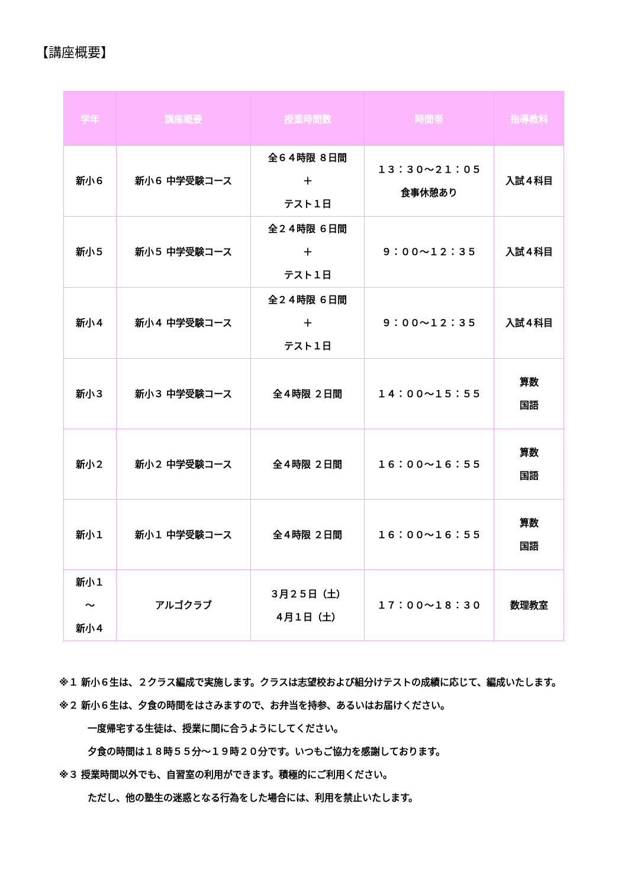【講座概要】
| 学年 | 講座概要 | 授業時間数 | 時間帯 | 指導教科 |
| --- | --- | --- | --- | --- |
| 新小６ | 新小６ 中学受験コース | 全６４時限 ８日間 ＋ テスト１日 | １３：３０～２１：０５ 食事休憩あり | 入試４科目 |
| 新小５ | 新小５ 中学受験コース | 全２４時限 ６日間 ＋ テスト１日 | ９：００～１２：３５ | 入試４科目 |
| 新小４ | 新小４ 中学受験コース | 全２４時限 ６日間 ＋ テスト１日 | ９：００～１２：３５ | 入試４科目 |
| 新小３ | 新小３ 中学受験コース | 全４時限 ２日間 | １４：００～１５：５５ | 算数 国語 |
| 新小２ | 新小２ 中学受験コース | 全４時限 ２日間 | １６：００～１６：５５ | 算数 国語 |
| 新小１ | 新小１ 中学受験コース | 全４時限 ２日間 | １６：００～１６：５５ | 算数 国語 |
| 新小１ ～ 新小４ | アルゴクラブ | ３月２５日（土） ４月１日（土） | １７：００～１８：３０ | 数理教室 |
※１ 新小６生は、２クラス編成で実施します。クラスは志望校および組分けテストの成績に応じて、編成いたします。
※２ 新小６生は、夕食の時間をはさみますので、お弁当を持参、あるいはお届けください。
一度帰宅する生徒は、授業に間に合うようにしてください。
夕食の時間は１８時５５分～１９時２０分です。いつもご協力を感謝しております。
※３ 授業時間以外でも、自習室の利用ができます。積極的にご利用ください。
ただし、他の塾生の迷惑となる行為をした場合には、利用を禁止いたします。